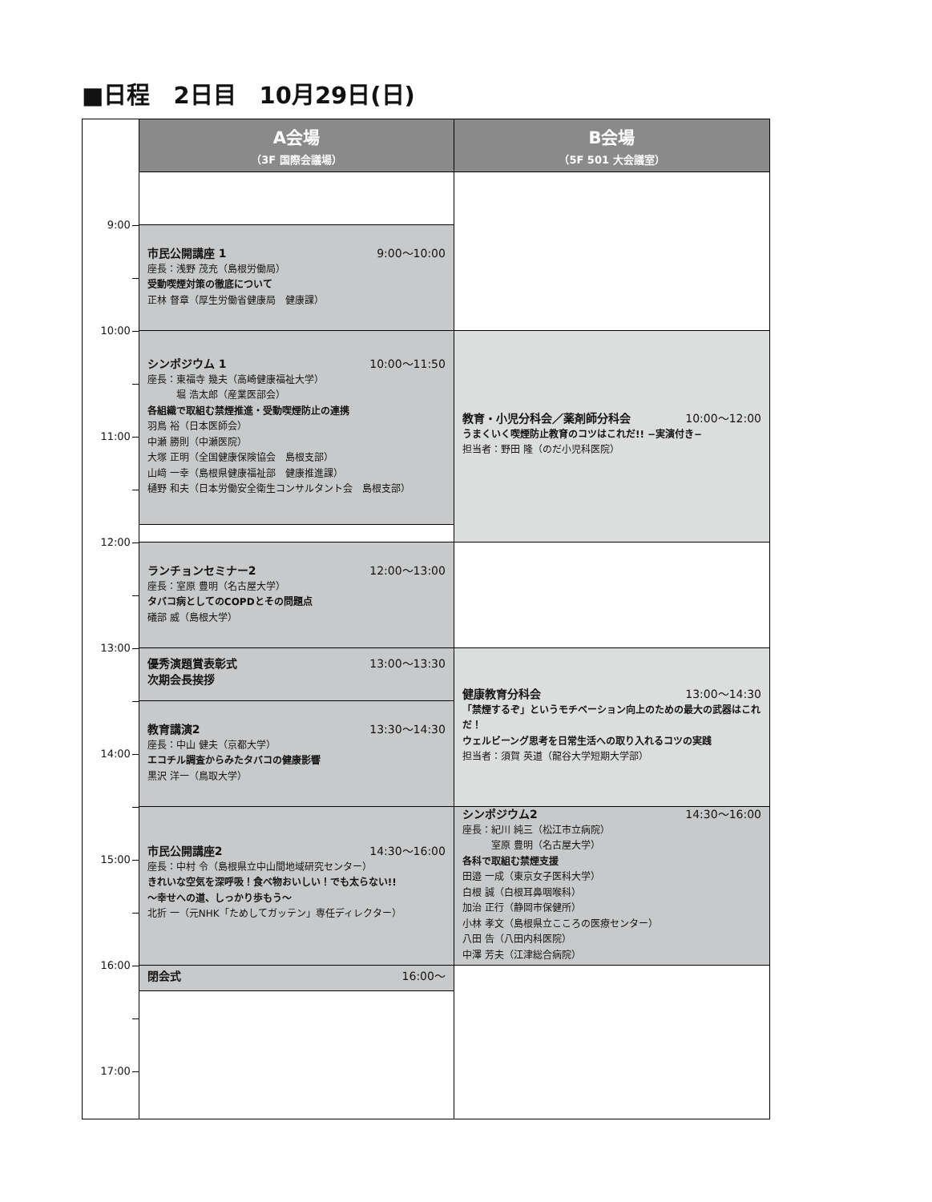■日程　2日目　10月29日(日)
9:00
10:00
11:00
12:00
13:00
14:00
15:00
16:00
17:00
A会場
（3F 国際会議場）
市民公開講座 1 9:00〜10:00
座長：浅野 茂充（島根労働局）
受動喫煙対策の徹底について
正林 督章（厚生労働省健康局　健康課）
シンポジウム 1 10:00〜11:50
座長：東福寺 幾夫（高崎健康福祉大学）
　　　堀 浩太郎（産業医部会）
各組織で取組む禁煙推進・受動喫煙防止の連携
羽鳥 裕（日本医師会）
中瀬 勝則（中瀬医院）
大塚 正明（全国健康保険協会　島根支部）
山﨑 一幸（島根県健康福祉部　健康推進課）
樋野 和夫（日本労働安全衛生コンサルタント会　島根支部）
ランチョンセミナー2 12:00〜13:00
座長：室原 豊明（名古屋大学）
タバコ病としてのCOPDとその問題点
礒部 威（島根大学）
優秀演題賞表彰式 13:00〜13:30
次期会長挨拶
教育講演2 13:30〜14:30
座長：中山 健夫（京都大学）
エコチル調査からみたタバコの健康影響
黒沢 洋一（鳥取大学）
市民公開講座2 14:30〜16:00
座長：中村 令（島根県立中山間地域研究センター）
きれいな空気を深呼吸！食べ物おいしい！でも太らない!!
〜幸せへの道、しっかり歩もう〜
北折 一（元NHK「ためしてガッテン」専任ディレクター）
閉会式 16:00〜
B会場
（5F 501 大会議室）
教育・小児分科会／薬剤師分科会 10:00〜12:00
うまくいく喫煙防止教育のコツはこれだ!! −実演付き−
担当者：野田 隆（のだ小児科医院）
健康教育分科会 13:00〜14:30
「禁煙するぞ」というモチベーション向上のための最大の武器はこれだ！
ウェルビーング思考を日常生活への取り入れるコツの実践
担当者：須賀 英道（龍谷大学短期大学部）
シンポジウム2 14:30〜16:00
座長：紀川 純三（松江市立病院）
　　　室原 豊明（名古屋大学）
各科で取組む禁煙支援
田邉 一成（東京女子医科大学）
白根 誠（白根耳鼻咽喉科）
加治 正行（静岡市保健所）
小林 孝文（島根県立こころの医療センター）
八田 告（八田内科医院）
中澤 芳夫（江津総合病院）